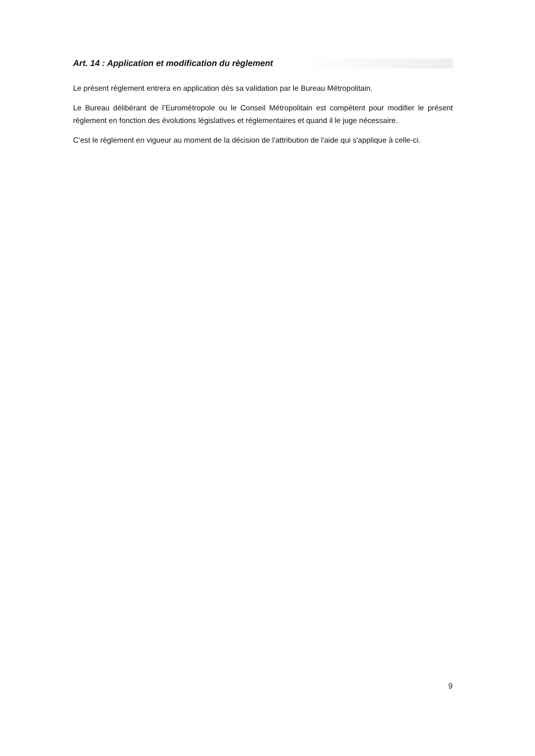Art. 14 : Application et modification du règlement
Le présent règlement entrera en application dès sa validation par le Bureau Métropolitain.
Le Bureau délibérant de l’Eurométropole ou le Conseil Métropolitain est compétent pour modifier le présent règlement en fonction des évolutions législatives et réglementaires et quand il le juge nécessaire.
C’est le règlement en vigueur au moment de la décision de l'attribution de l'aide qui s'applique à celle-ci.
9